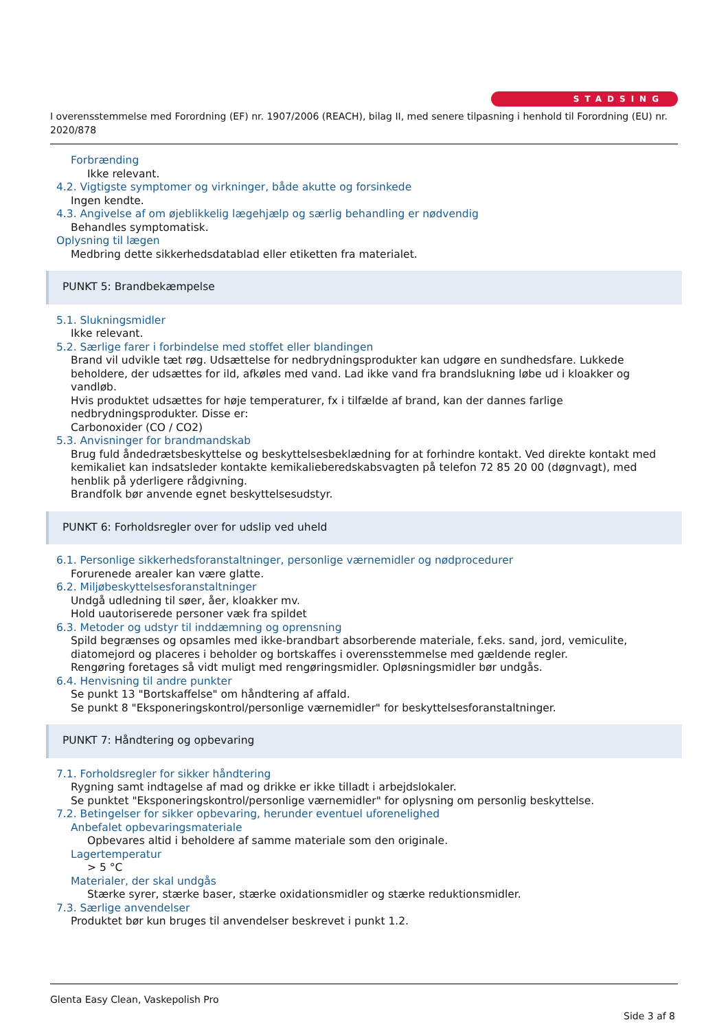STADSING
I overensstemmelse med Forordning (EF) nr. 1907/2006 (REACH), bilag II, med senere tilpasning i henhold til Forordning (EU) nr. 2020/878
Forbrænding
Ikke relevant.
4.2. Vigtigste symptomer og virkninger, både akutte og forsinkede
Ingen kendte.
4.3. Angivelse af om øjeblikkelig lægehjælp og særlig behandling er nødvendig
Behandles symptomatisk.
Oplysning til lægen
Medbring dette sikkerhedsdatablad eller etiketten fra materialet.
PUNKT 5: Brandbekæmpelse
5.1. Slukningsmidler
Ikke relevant.
5.2. Særlige farer i forbindelse med stoffet eller blandingen
Brand vil udvikle tæt røg. Udsættelse for nedbrydningsprodukter kan udgøre en sundhedsfare. Lukkede beholdere, der udsættes for ild, afkøles med vand. Lad ikke vand fra brandslukning løbe ud i kloakker og vandløb.
Hvis produktet udsættes for høje temperaturer, fx i tilfælde af brand, kan der dannes farlige nedbrydningsprodukter. Disse er:
Carbonoxider (CO / CO2)
5.3. Anvisninger for brandmandskab
Brug fuld åndedrætsbeskyttelse og beskyttelsesbeklædning for at forhindre kontakt. Ved direkte kontakt med kemikaliet kan indsatsleder kontakte kemikalieberedskabsvagten på telefon 72 85 20 00 (døgnvagt), med henblik på yderligere rådgivning.
Brandfolk bør anvende egnet beskyttelsesudstyr.
PUNKT 6: Forholdsregler over for udslip ved uheld
6.1. Personlige sikkerhedsforanstaltninger, personlige værnemidler og nødprocedurer
Forurenede arealer kan være glatte.
6.2. Miljøbeskyttelsesforanstaltninger
Undgå udledning til søer, åer, kloakker mv.
Hold uautoriserede personer væk fra spildet
6.3. Metoder og udstyr til inddæmning og oprensning
Spild begrænses og opsamles med ikke-brandbart absorberende materiale, f.eks. sand, jord, vemiculite, diatomejord og placeres i beholder og bortskaffes i overensstemmelse med gældende regler.
Rengøring foretages så vidt muligt med rengøringsmidler. Opløsningsmidler bør undgås.
6.4. Henvisning til andre punkter
Se punkt 13 "Bortskaffelse" om håndtering af affald.
Se punkt 8 "Eksponeringskontrol/personlige værnemidler" for beskyttelsesforanstaltninger.
PUNKT 7: Håndtering og opbevaring
7.1. Forholdsregler for sikker håndtering
Rygning samt indtagelse af mad og drikke er ikke tilladt i arbejdslokaler.
Se punktet "Eksponeringskontrol/personlige værnemidler" for oplysning om personlig beskyttelse.
7.2. Betingelser for sikker opbevaring, herunder eventuel uforenelighed
Anbefalet opbevaringsmateriale
Opbevares altid i beholdere af samme materiale som den originale.
Lagertemperatur
> 5 °C
Materialer, der skal undgås
Stærke syrer, stærke baser, stærke oxidationsmidler og stærke reduktionsmidler.
7.3. Særlige anvendelser
Produktet bør kun bruges til anvendelser beskrevet i punkt 1.2.
Glenta Easy Clean, Vaskepolish Pro
Side 3 af 8